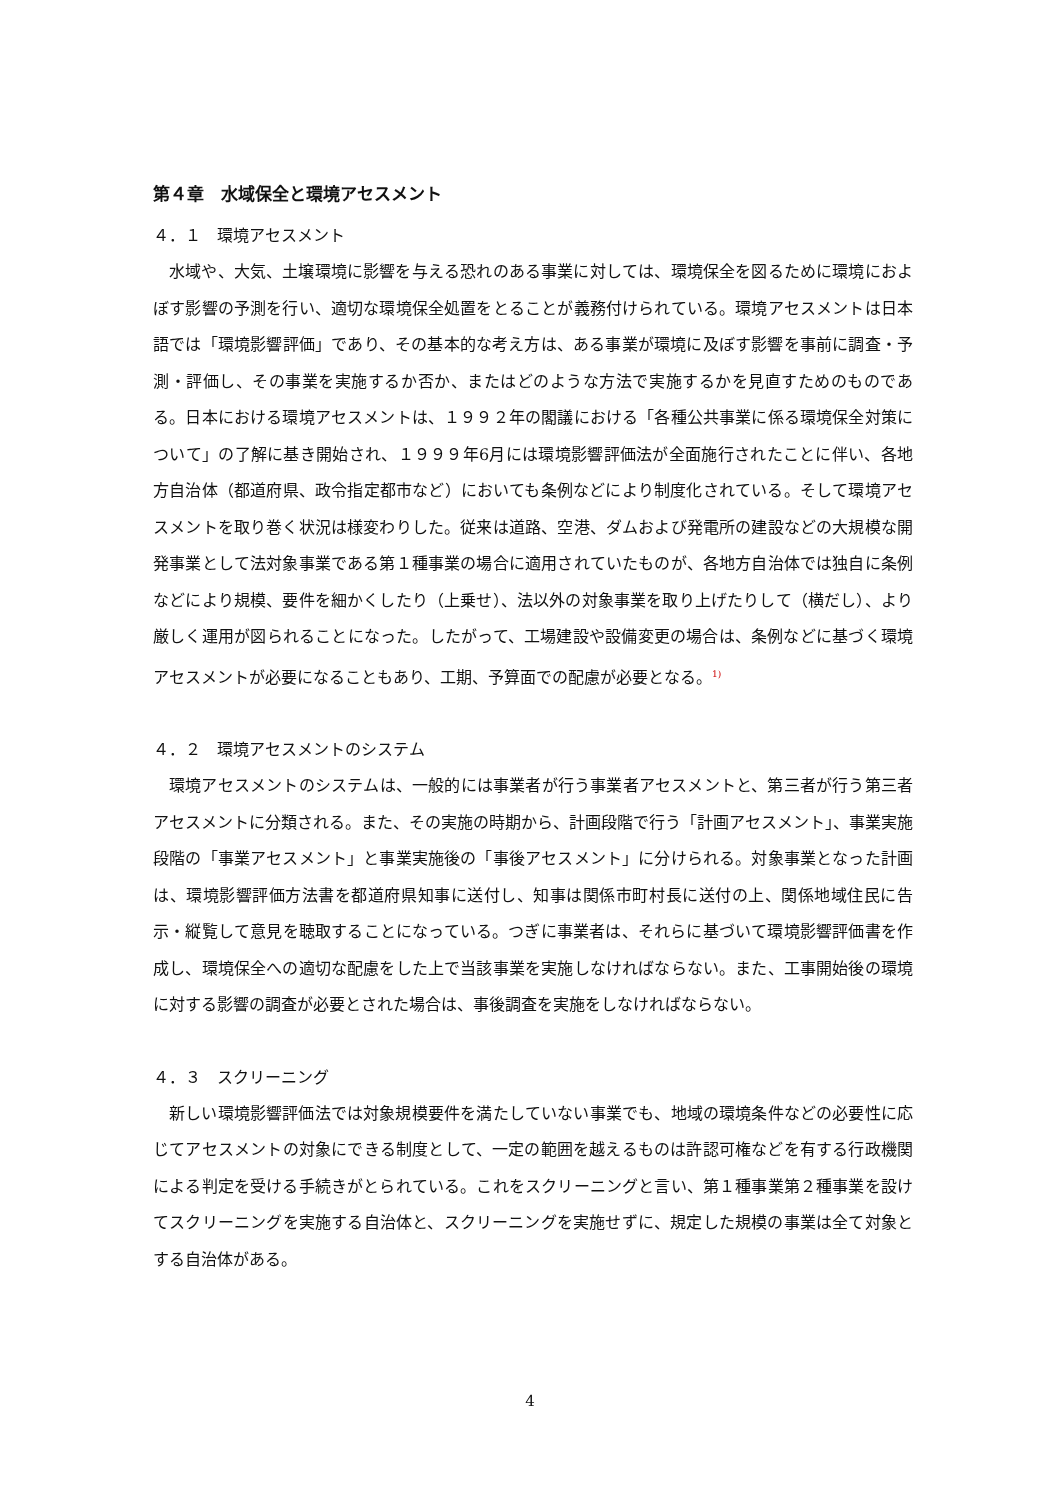第４章　水域保全と環境アセスメント
４．１　環境アセスメント
水域や、大気、土壌環境に影響を与える恐れのある事業に対しては、環境保全を図るために環境におよぼす影響の予測を行い、適切な環境保全処置をとることが義務付けられている。環境アセスメントは日本語では「環境影響評価」であり、その基本的な考え方は、ある事業が環境に及ぼす影響を事前に調査・予測・評価し、その事業を実施するか否か、またはどのような方法で実施するかを見直すためのものである。日本における環境アセスメントは、１９９２年の閣議における「各種公共事業に係る環境保全対策について」の了解に基き開始され、１９９９年6月には環境影響評価法が全面施行されたことに伴い、各地方自治体（都道府県、政令指定都市など）においても条例などにより制度化されている。そして環境アセスメントを取り巻く状況は様変わりした。従来は道路、空港、ダムおよび発電所の建設などの大規模な開発事業として法対象事業である第１種事業の場合に適用されていたものが、各地方自治体では独自に条例などにより規模、要件を細かくしたり（上乗せ）、法以外の対象事業を取り上げたりして（横だし）、より厳しく運用が図られることになった。したがって、工場建設や設備変更の場合は、条例などに基づく環境アセスメントが必要になることもあり、工期、予算面での配慮が必要となる。<sup>1)</sup>
４．２　環境アセスメントのシステム
環境アセスメントのシステムは、一般的には事業者が行う事業者アセスメントと、第三者が行う第三者アセスメントに分類される。また、その実施の時期から、計画段階で行う「計画アセスメント」、事業実施段階の「事業アセスメント」と事業実施後の「事後アセスメント」に分けられる。対象事業となった計画は、環境影響評価方法書を都道府県知事に送付し、知事は関係市町村長に送付の上、関係地域住民に告示・縦覧して意見を聴取することになっている。つぎに事業者は、それらに基づいて環境影響評価書を作成し、環境保全への適切な配慮をした上で当該事業を実施しなければならない。また、工事開始後の環境に対する影響の調査が必要とされた場合は、事後調査を実施をしなければならない。
４．３　スクリーニング
新しい環境影響評価法では対象規模要件を満たしていない事業でも、地域の環境条件などの必要性に応じてアセスメントの対象にできる制度として、一定の範囲を越えるものは許認可権などを有する行政機関による判定を受ける手続きがとられている。これをスクリーニングと言い、第１種事業第２種事業を設けてスクリーニングを実施する自治体と、スクリーニングを実施せずに、規定した規模の事業は全て対象とする自治体がある。
4